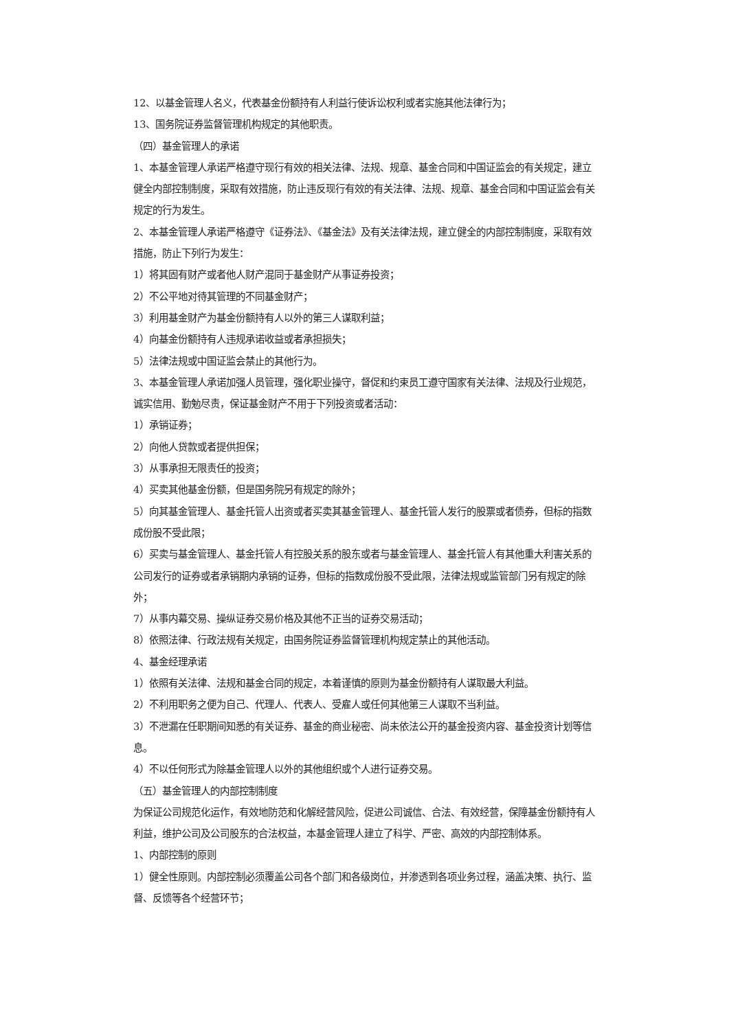12、以基金管理人名义，代表基金份额持有人利益行使诉讼权利或者实施其他法律行为；
13、国务院证券监督管理机构规定的其他职责。
（四）基金管理人的承诺
1、本基金管理人承诺严格遵守现行有效的相关法律、法规、规章、基金合同和中国证监会的有关规定，建立健全内部控制制度，采取有效措施，防止违反现行有效的有关法律、法规、规章、基金合同和中国证监会有关规定的行为发生。
2、本基金管理人承诺严格遵守《证券法》、《基金法》及有关法律法规，建立健全的内部控制制度，采取有效措施，防止下列行为发生：
1）将其固有财产或者他人财产混同于基金财产从事证券投资；
2）不公平地对待其管理的不同基金财产；
3）利用基金财产为基金份额持有人以外的第三人谋取利益；
4）向基金份额持有人违规承诺收益或者承担损失；
5）法律法规或中国证监会禁止的其他行为。
3、本基金管理人承诺加强人员管理，强化职业操守，督促和约束员工遵守国家有关法律、法规及行业规范，诚实信用、勤勉尽责，保证基金财产不用于下列投资或者活动：
1）承销证券；
2）向他人贷款或者提供担保；
3）从事承担无限责任的投资；
4）买卖其他基金份额，但是国务院另有规定的除外；
5）向其基金管理人、基金托管人出资或者买卖其基金管理人、基金托管人发行的股票或者债券，但标的指数成份股不受此限；
6）买卖与基金管理人、基金托管人有控股关系的股东或者与基金管理人、基金托管人有其他重大利害关系的公司发行的证券或者承销期内承销的证券，但标的指数成份股不受此限，法律法规或监管部门另有规定的除外；
7）从事内幕交易、操纵证券交易价格及其他不正当的证券交易活动；
8）依照法律、行政法规有关规定，由国务院证券监督管理机构规定禁止的其他活动。
4、基金经理承诺
1）依照有关法律、法规和基金合同的规定，本着谨慎的原则为基金份额持有人谋取最大利益。
2）不利用职务之便为自己、代理人、代表人、受雇人或任何其他第三人谋取不当利益。
3）不泄漏在任职期间知悉的有关证券、基金的商业秘密、尚未依法公开的基金投资内容、基金投资计划等信息。
4）不以任何形式为除基金管理人以外的其他组织或个人进行证券交易。
（五）基金管理人的内部控制制度
为保证公司规范化运作，有效地防范和化解经营风险，促进公司诚信、合法、有效经营，保障基金份额持有人利益，维护公司及公司股东的合法权益，本基金管理人建立了科学、严密、高效的内部控制体系。
1、内部控制的原则
1）健全性原则。内部控制必须覆盖公司各个部门和各级岗位，并渗透到各项业务过程，涵盖决策、执行、监督、反馈等各个经营环节；